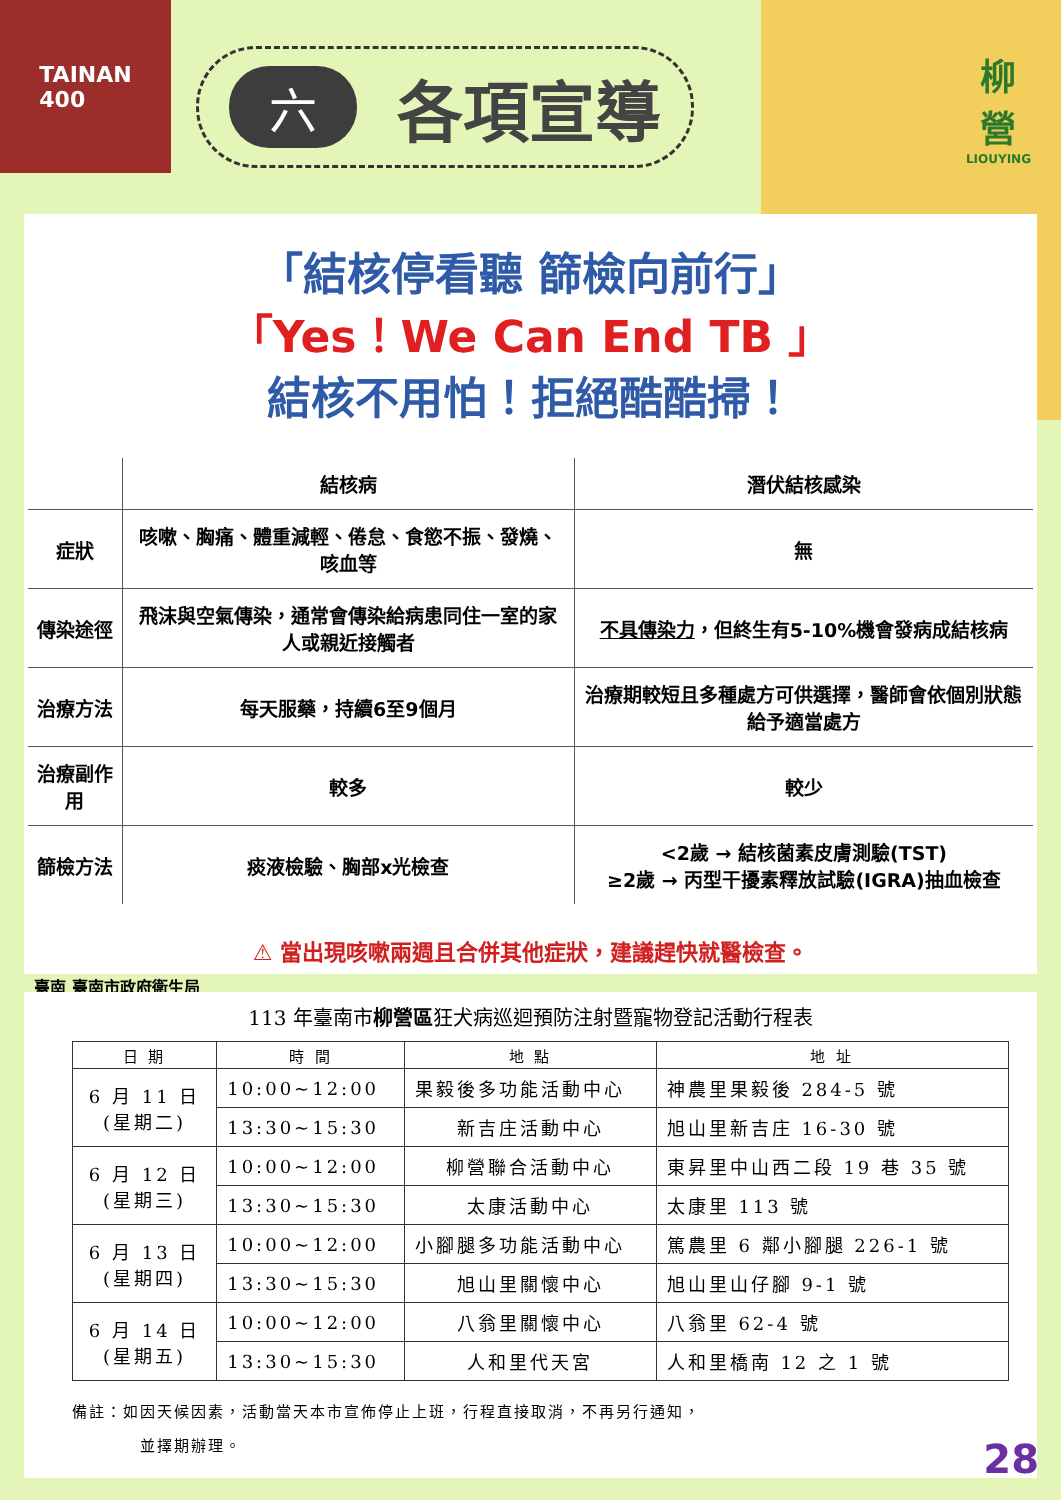TAINAN
400
六各項宣導
柳
營
LIOUYING
「結核停看聽 篩檢向前行」
「Yes！We Can End TB 」
結核不用怕！拒絕酷酷掃！
| | 結核病 | 潛伏結核感染 |
| --- | --- | --- |
| 症狀 | 咳嗽、胸痛、體重減輕、倦怠、食慾不振、發燒、咳血等 | 無 |
| 傳染途徑 | 飛沫與空氣傳染，通常會傳染給病患同住一室的家人或親近接觸者 | 不具傳染力 ，但終生有5-10%機會發病成結核病 |
| 治療方法 | 每天服藥，持續6至9個月 | 治療期較短且多種處方可供選擇，醫師會依個別狀態給予適當處方 |
| 治療副作用 | 較多 | 較少 |
| 篩檢方法 | 痰液檢驗、胸部x光檢查 | <2歲 → 結核菌素皮膚測驗(TST) ≥2歲 → 丙型干擾素釋放試驗(IGRA)抽血檢查 |
⚠ 當出現咳嗽兩週且合併其他症狀，建議趕快就醫檢查。
臺南 臺南市政府衛生局
113 年臺南市柳營區狂犬病巡迴預防注射暨寵物登記活動行程表
| 日 期 | 時 間 | 地 點 | 地 址 |
| --- | --- | --- | --- |
| 6 月 11 日 (星期二) | 10:00~12:00 | 果毅後多功能活動中心 | 神農里果毅後 284-5 號 |
| | 13:30~15:30 | 新吉庄活動中心 | 旭山里新吉庄 16-30 號 |
| 6 月 12 日 (星期三) | 10:00~12:00 | 柳營聯合活動中心 | 東昇里中山西二段 19 巷 35 號 |
| | 13:30~15:30 | 太康活動中心 | 太康里 113 號 |
| 6 月 13 日 (星期四) | 10:00~12:00 | 小腳腿多功能活動中心 | 篤農里 6 鄰小腳腿 226-1 號 |
| | 13:30~15:30 | 旭山里關懷中心 | 旭山里山仔腳 9-1 號 |
| 6 月 14 日 (星期五) | 10:00~12:00 | 八翁里關懷中心 | 八翁里 62-4 號 |
| | 13:30~15:30 | 人和里代天宮 | 人和里橋南 12 之 1 號 |
備註：如因天候因素，活動當天本市宣佈停止上班，行程直接取消，不再另行通知，
    並擇期辦理。
28